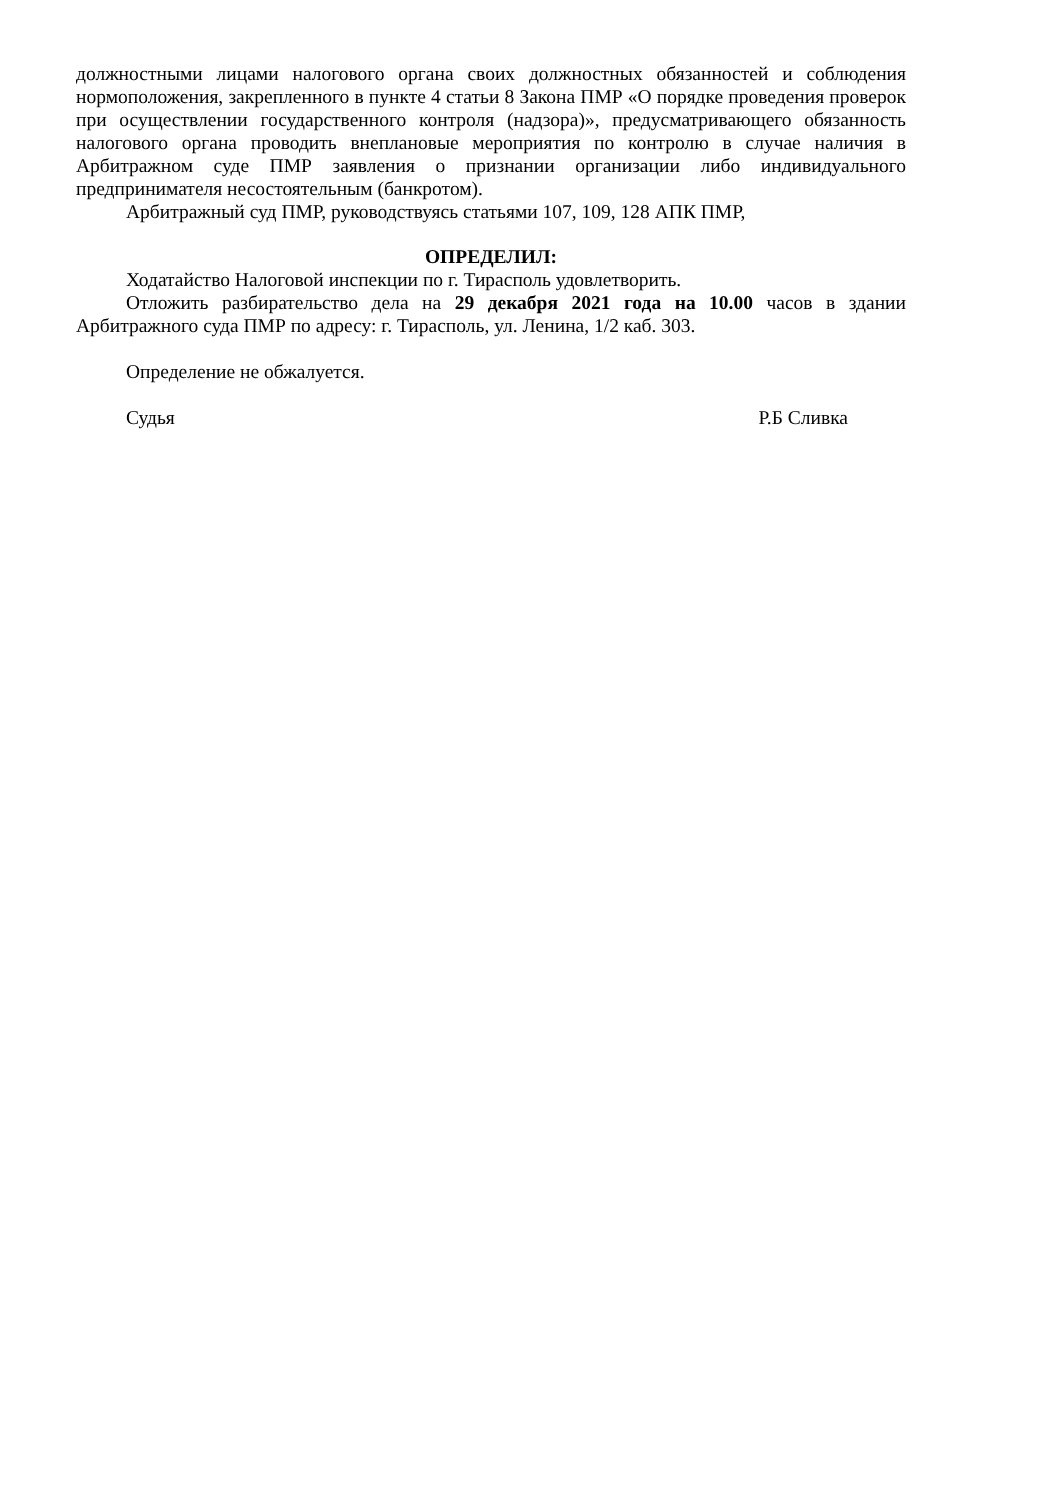должностными лицами налогового органа своих должностных обязанностей и соблюдения нормоположения, закрепленного в пункте 4 статьи 8 Закона ПМР «О порядке проведения проверок при осуществлении государственного контроля (надзора)», предусматривающего обязанность налогового органа проводить внеплановые мероприятия по контролю в случае наличия в Арбитражном суде ПМР заявления о признании организации либо индивидуального предпринимателя несостоятельным (банкротом).
Арбитражный суд ПМР, руководствуясь статьями 107, 109, 128 АПК ПМР,
ОПРЕДЕЛИЛ:
Ходатайство Налоговой инспекции по г. Тирасполь удовлетворить.
Отложить разбирательство дела на 29 декабря 2021 года на 10.00 часов в здании Арбитражного суда ПМР по адресу: г. Тирасполь, ул. Ленина, 1/2 каб. 303.
Определение не обжалуется.
Судья Р.Б Сливка